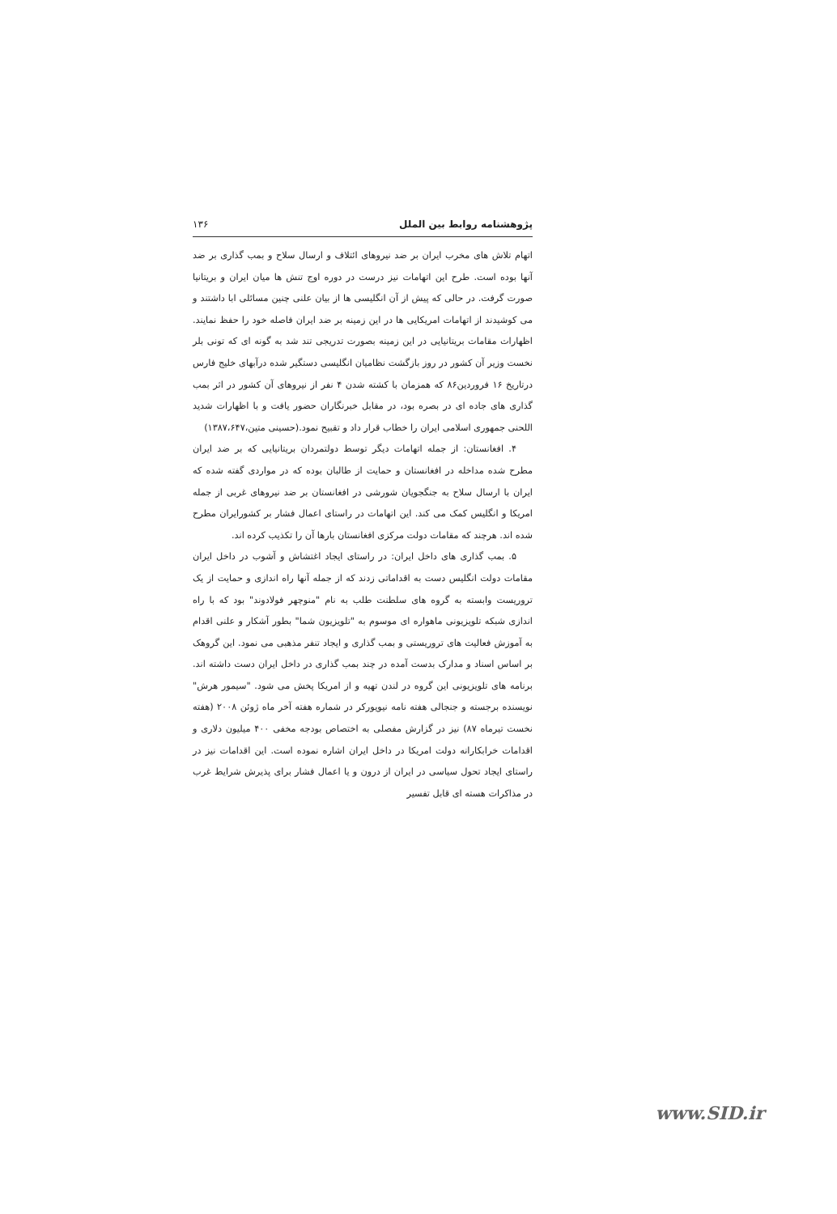پژوهشنامه روابط بین الملل ۱۳۶
اتهام تلاش های مخرب ایران بر ضد نیروهای ائتلاف و ارسال سلاح و بمب گذاری بر ضد آنها بوده است. طرح این اتهامات نیز درست در دوره اوج تنش ها میان ایران و بریتانیا صورت گرفت. در حالی که پیش از آن انگلیسی ها از بیان علنی چنین مسائلی ابا داشتند و می کوشیدند از اتهامات امریکایی ها در این زمینه بر ضد ایران فاصله خود را حفظ نمایند. اظهارات مقامات بریتانیایی در این زمینه بصورت تدریجی تند شد به گونه ای که تونی بلر نخست وزیر آن کشور در روز بازگشت نظامیان انگلیسی دستگیر شده درآبهای خلیج فارس درتاریخ ۱۶ فروردین۸۶ که همزمان با کشته شدن ۴ نفر از نیروهای آن کشور در اثر بمب گذاری های جاده ای در بصره بود، در مقابل خبرنگاران حضور یافت و با اظهارات شدید اللحنی جمهوری اسلامی ایران را خطاب قرار داد و تقبیح نمود.(حسینی متین،۱۳۸۷،۶۴۷)
۴. افغانستان: از جمله اتهامات دیگر توسط دولتمردان بریتانیایی که بر ضد ایران مطرح شده مداخله در افغانستان و حمایت از طالبان بوده که در مواردی گفته شده که ایران با ارسال سلاح به جنگجویان شورشی در افغانستان بر ضد نیروهای غربی از جمله امریکا و انگلیس کمک می کند. این اتهامات در راستای اعمال فشار بر کشورایران مطرح شده اند. هرچند که مقامات دولت مرکزی افغانستان بارها آن را تکذیب کرده اند.
۵. بمب گذاری های داخل ایران: در راستای ایجاد اغتشاش و آشوب در داخل ایران مقامات دولت انگلیس دست به اقداماتی زدند که از جمله آنها راه اندازی و حمایت از یک تروریست وابسته به گروه های سلطنت طلب به نام "منوچهر فولادوند" بود که با راه اندازی شبکه تلویزیونی ماهواره ای موسوم به "تلویزیون شما" بطور آشکار و علنی اقدام به آموزش فعالیت های تروریستی و بمب گذاری و ایجاد تنفر مذهبی می نمود. این گروهک بر اساس اسناد و مدارک بدست آمده در چند بمب گذاری در داخل ایران دست داشته اند. برنامه های تلویزیونی این گروه در لندن تهیه و از امریکا پخش می شود. "سیمور هرش" نویسنده برجسته و جنجالی هفته نامه نیویورکر در شماره هفته آخر ماه ژوئن ۲۰۰۸ (هفته نخست تیرماه ۸۷) نیز در گزارش مفصلی به اختصاص بودجه مخفی ۴۰۰ میلیون دلاری و اقدامات خرابکارانه دولت امریکا در داخل ایران اشاره نموده است. این اقدامات نیز در راستای ایجاد تحول سیاسی در ایران از درون و یا اعمال فشار برای پذیرش شرایط غرب در مذاکرات هسته ای قابل تفسیر
www.SID.ir